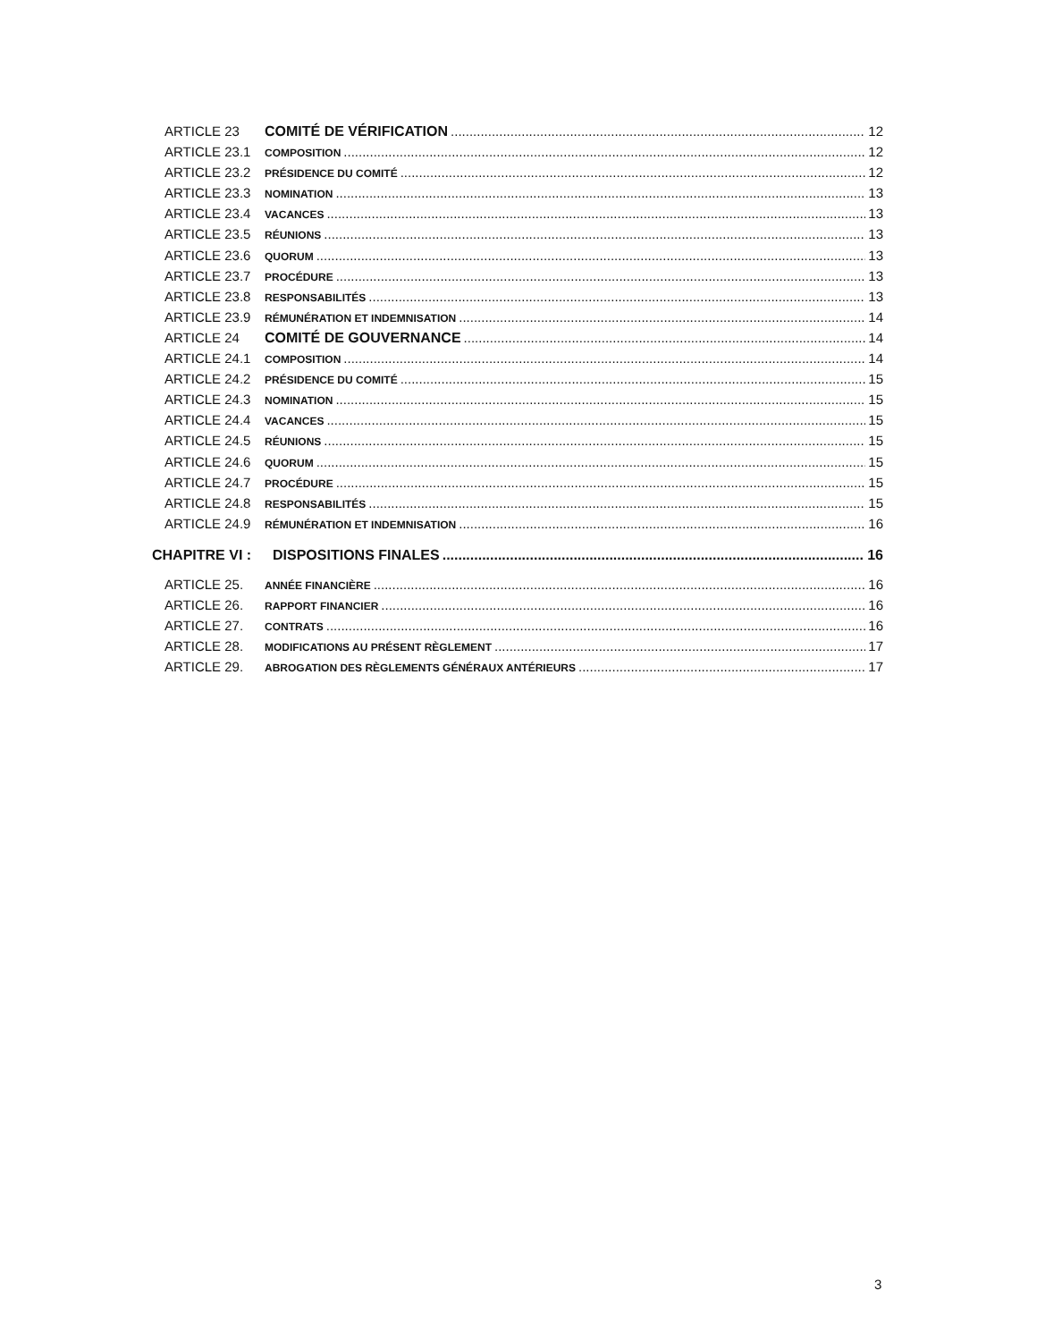ARTICLE 23 COMITÉ DE VÉRIFICATION 12
ARTICLE 23.1 COMPOSITION 12
ARTICLE 23.2 PRÉSIDENCE DU COMITÉ 12
ARTICLE 23.3 NOMINATION 13
ARTICLE 23.4 VACANCES 13
ARTICLE 23.5 RÉUNIONS 13
ARTICLE 23.6 QUORUM 13
ARTICLE 23.7 PROCÉDURE 13
ARTICLE 23.8 RESPONSABILITÉS 13
ARTICLE 23.9 RÉMUNÉRATION ET INDEMNISATION 14
ARTICLE 24 COMITÉ DE GOUVERNANCE 14
ARTICLE 24.1 COMPOSITION 14
ARTICLE 24.2 PRÉSIDENCE DU COMITÉ 15
ARTICLE 24.3 NOMINATION 15
ARTICLE 24.4 VACANCES 15
ARTICLE 24.5 RÉUNIONS 15
ARTICLE 24.6 QUORUM 15
ARTICLE 24.7 PROCÉDURE 15
ARTICLE 24.8 RESPONSABILITÉS 15
ARTICLE 24.9 RÉMUNÉRATION ET INDEMNISATION 16
CHAPITRE VI : DISPOSITIONS FINALES 16
ARTICLE 25. ANNÉE FINANCIÈRE 16
ARTICLE 26. RAPPORT FINANCIER 16
ARTICLE 27. CONTRATS 16
ARTICLE 28. MODIFICATIONS AU PRÉSENT RÈGLEMENT 17
ARTICLE 29. ABROGATION DES RÈGLEMENTS GÉNÉRAUX ANTÉRIEURS 17
3